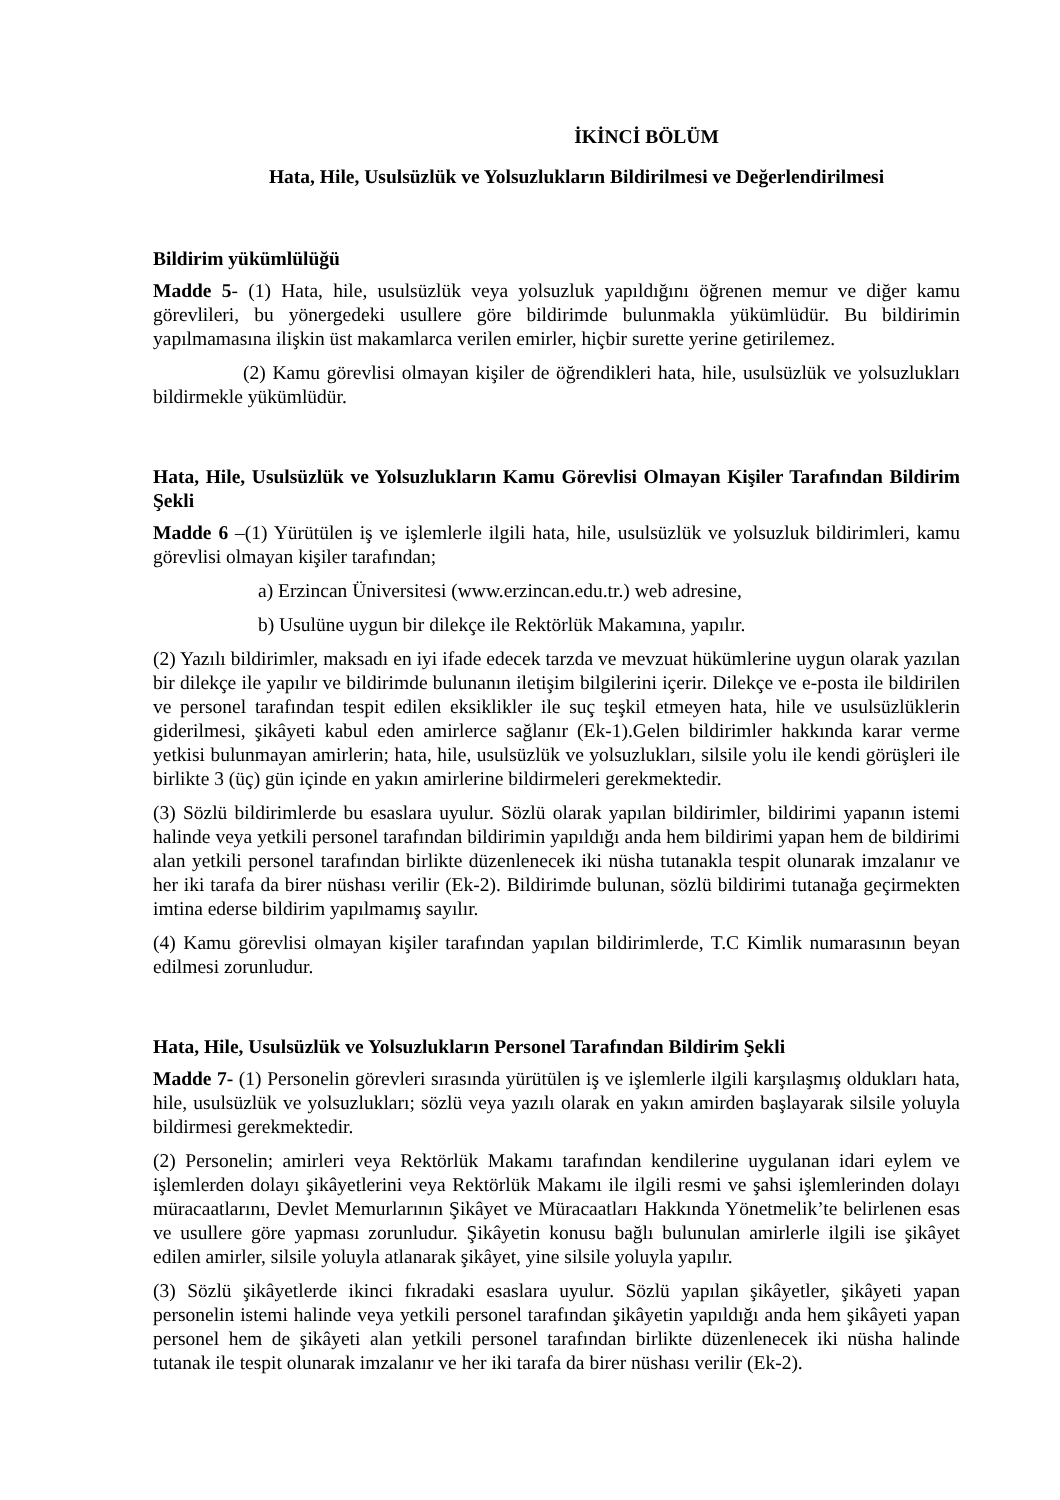İKİNCİ BÖLÜM
Hata, Hile, Usulsüzlük ve Yolsuzlukların Bildirilmesi ve Değerlendirilmesi
Bildirim yükümlülüğü
Madde 5- (1) Hata, hile, usulsüzlük veya yolsuzluk yapıldığını öğrenen memur ve diğer kamu görevlileri, bu yönergedeki usullere göre bildirimde bulunmakla yükümlüdür. Bu bildirimin yapılmamasına ilişkin üst makamlarca verilen emirler, hiçbir surette yerine getirilemez.
(2) Kamu görevlisi olmayan kişiler de öğrendikleri hata, hile, usulsüzlük ve yolsuzlukları bildirmekle yükümlüdür.
Hata, Hile, Usulsüzlük ve Yolsuzlukların Kamu Görevlisi Olmayan Kişiler Tarafından Bildirim Şekli
Madde 6 –(1) Yürütülen iş ve işlemlerle ilgili hata, hile, usulsüzlük ve yolsuzluk bildirimleri, kamu görevlisi olmayan kişiler tarafından;
a) Erzincan Üniversitesi (www.erzincan.edu.tr.) web adresine,
b) Usulüne uygun bir dilekçe ile Rektörlük Makamına, yapılır.
(2) Yazılı bildirimler, maksadı en iyi ifade edecek tarzda ve mevzuat hükümlerine uygun olarak yazılan bir dilekçe ile yapılır ve bildirimde bulunanın iletişim bilgilerini içerir. Dilekçe ve e-posta ile bildirilen ve personel tarafından tespit edilen eksiklikler ile suç teşkil etmeyen hata, hile ve usulsüzlüklerin giderilmesi, şikâyeti kabul eden amirlerce sağlanır (Ek-1).Gelen bildirimler hakkında karar verme yetkisi bulunmayan amirlerin; hata, hile, usulsüzlük ve yolsuzlukları, silsile yolu ile kendi görüşleri ile birlikte 3 (üç) gün içinde en yakın amirlerine bildirmeleri gerekmektedir.
(3) Sözlü bildirimlerde bu esaslara uyulur. Sözlü olarak yapılan bildirimler, bildirimi yapanın istemi halinde veya yetkili personel tarafından bildirimin yapıldığı anda hem bildirimi yapan hem de bildirimi alan yetkili personel tarafından birlikte düzenlenecek iki nüsha tutanakla tespit olunarak imzalanır ve her iki tarafa da birer nüshası verilir (Ek-2). Bildirimde bulunan, sözlü bildirimi tutanağa geçirmekten imtina ederse bildirim yapılmamış sayılır.
(4) Kamu görevlisi olmayan kişiler tarafından yapılan bildirimlerde, T.C Kimlik numarasının beyan edilmesi zorunludur.
Hata, Hile, Usulsüzlük ve Yolsuzlukların Personel Tarafından Bildirim Şekli
Madde 7- (1) Personelin görevleri sırasında yürütülen iş ve işlemlerle ilgili karşılaşmış oldukları hata, hile, usulsüzlük ve yolsuzlukları; sözlü veya yazılı olarak en yakın amirden başlayarak silsile yoluyla bildirmesi gerekmektedir.
(2) Personelin; amirleri veya Rektörlük Makamı tarafından kendilerine uygulanan idari eylem ve işlemlerden dolayı şikâyetlerini veya Rektörlük Makamı ile ilgili resmi ve şahsi işlemlerinden dolayı müracaatlarını, Devlet Memurlarının Şikâyet ve Müracaatları Hakkında Yönetmelik’te belirlenen esas ve usullere göre yapması zorunludur. Şikâyetin konusu bağlı bulunulan amirlerle ilgili ise şikâyet edilen amirler, silsile yoluyla atlanarak şikâyet, yine silsile yoluyla yapılır.
(3) Sözlü şikâyetlerde ikinci fıkradaki esaslara uyulur. Sözlü yapılan şikâyetler, şikâyeti yapan personelin istemi halinde veya yetkili personel tarafından şikâyetin yapıldığı anda hem şikâyeti yapan personel hem de şikâyeti alan yetkili personel tarafından birlikte düzenlenecek iki nüsha halinde tutanak ile tespit olunarak imzalanır ve her iki tarafa da birer nüshası verilir (Ek-2).